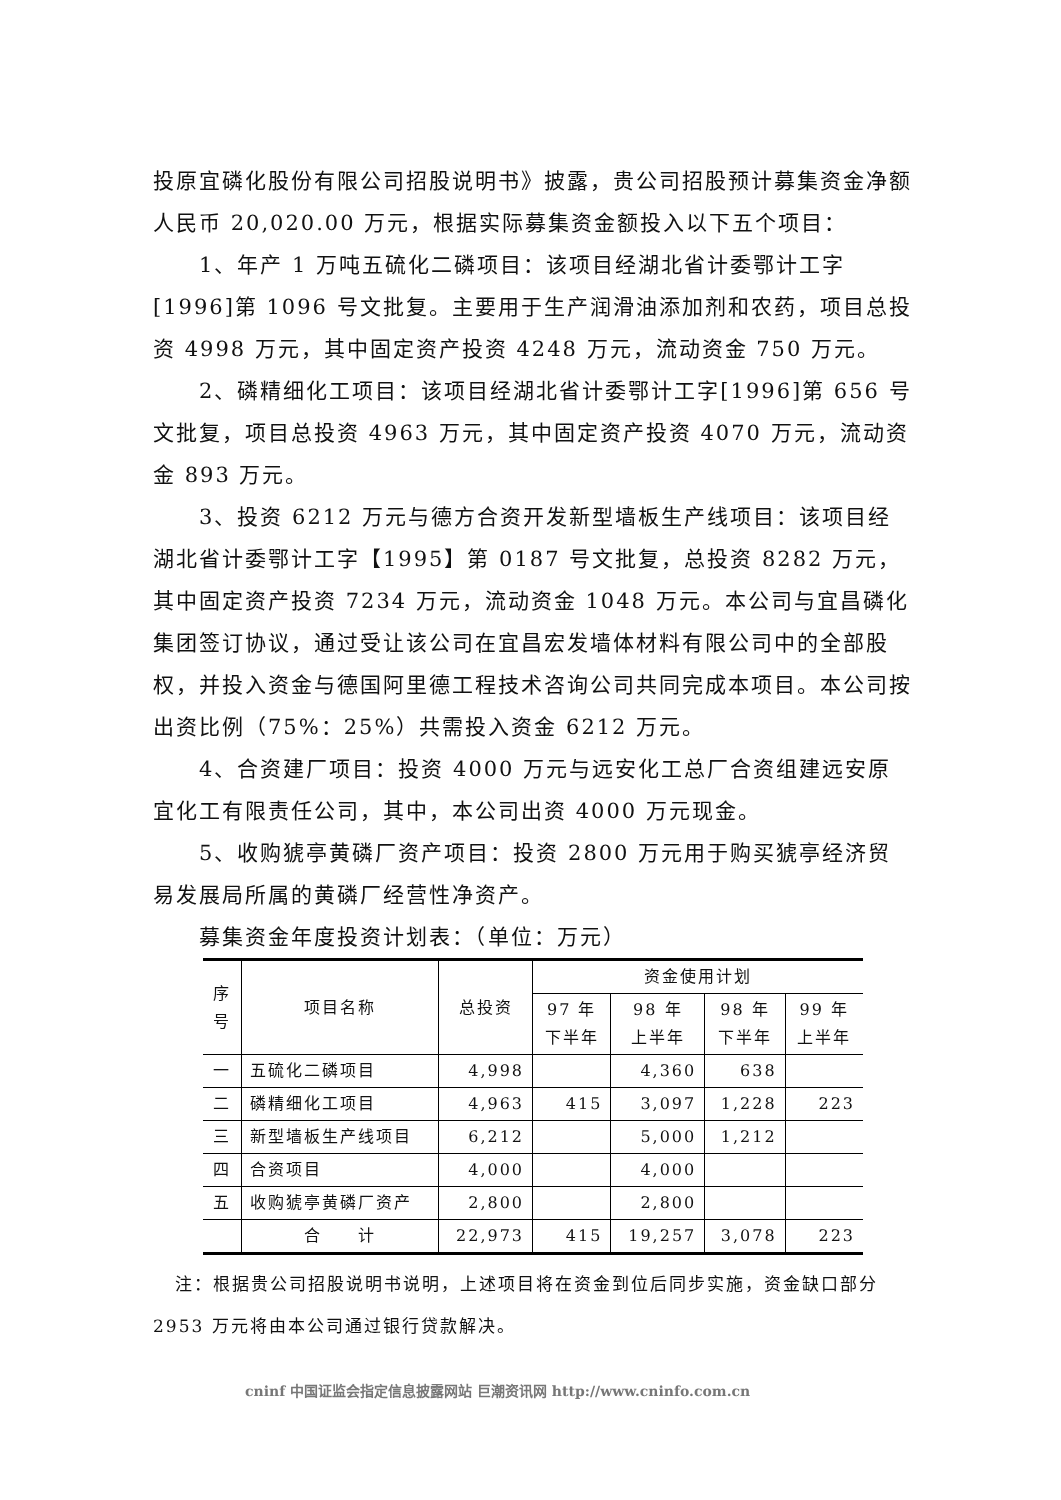投原宜磷化股份有限公司招股说明书》披露，贵公司招股预计募集资金净额人民币 20,020.00 万元，根据实际募集资金额投入以下五个项目：
1、年产 1 万吨五硫化二磷项目：该项目经湖北省计委鄂计工字[1996]第 1096 号文批复。主要用于生产润滑油添加剂和农药，项目总投资 4998 万元，其中固定资产投资 4248 万元，流动资金 750 万元。
2、磷精细化工项目：该项目经湖北省计委鄂计工字[1996]第 656 号文批复，项目总投资 4963 万元，其中固定资产投资 4070 万元，流动资金 893 万元。
3、投资 6212 万元与德方合资开发新型墙板生产线项目：该项目经湖北省计委鄂计工字【1995】第 0187 号文批复，总投资 8282 万元，其中固定资产投资 7234 万元，流动资金 1048 万元。本公司与宜昌磷化集团签订协议，通过受让该公司在宜昌宏发墙体材料有限公司中的全部股权，并投入资金与德国阿里德工程技术咨询公司共同完成本项目。本公司按出资比例（75%：25%）共需投入资金 6212 万元。
4、合资建厂项目：投资 4000 万元与远安化工总厂合资组建远安原宜化工有限责任公司，其中，本公司出资 4000 万元现金。
5、收购猇亭黄磷厂资产项目：投资 2800 万元用于购买猇亭经济贸易发展局所属的黄磷厂经营性净资产。
募集资金年度投资计划表：（单位：万元）
| 序 号 | 项目名称 | 总投资 | 资金使用计划 | | | |
| --- | --- | --- | --- | --- | --- | --- |
| | | | 97 年 下半年 | 98 年 上半年 | 98 年 下半年 | 99 年 上半年 |
| 一 | 五硫化二磷项目 | 4,998 | | 4,360 | 638 | |
| 二 | 磷精细化工项目 | 4,963 | 415 | 3,097 | 1,228 | 223 |
| 三 | 新型墙板生产线项目 | 6,212 | | 5,000 | 1,212 | |
| 四 | 合资项目 | 4,000 | | 4,000 | | |
| 五 | 收购猇亭黄磷厂资产 | 2,800 | | 2,800 | | |
| | 合 计 | 22,973 | 415 | 19,257 | 3,078 | 223 |
注：根据贵公司招股说明书说明，上述项目将在资金到位后同步实施，资金缺口部分 2953 万元将由本公司通过银行贷款解决。
cninf 中国证监会指定信息披露网站 巨潮资讯网 http://www.cninfo.com.cn